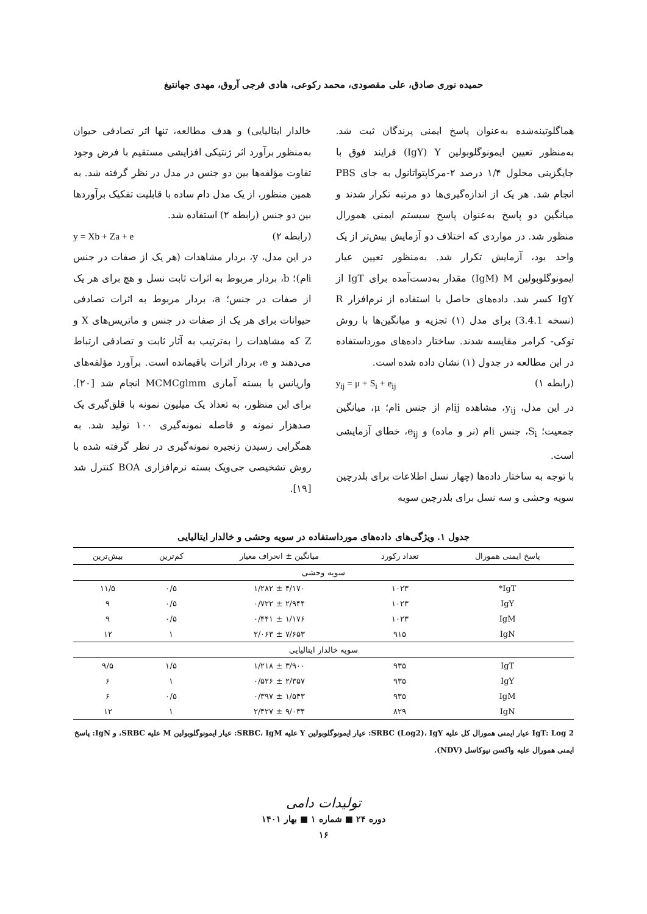حمیده نوری صادق، علی مقصودی، محمد رکوعی، هادی فرجی آروق، مهدی جهانتیغ
هماگلوتینه‌شده به‌عنوان پاسخ ایمنی پرندگان ثبت شد. به‌منظور تعیین ایمونوگلوبولین IgY) Y) فرایند فوق با جایگزینی محلول ۱/۴ درصد ۲-مرکاپتواتانول به جای PBS انجام شد. هر یک از اندازه‌گیری‌ها دو مرتبه تکرار شدند و میانگین دو پاسخ به‌عنوان پاسخ سیستم ایمنی همورال منظور شد. در مواردی که اختلاف دو آزمایش بیش‌تر از یک واحد بود، آزمایش تکرار شد. به‌منظور تعیین عیار ایمونوگلوبولین IgM) M) مقدار به‌دست‌آمده برای IgT از IgY کسر شد. داده‌های حاصل با استفاده از نرم‌افزار R (نسخه 3.4.1) برای مدل (۱) تجزیه و میانگین‌ها با روش توکی- کرامر مقایسه شدند. ساختار داده‌های مورداستفاده در این مطالعه در جدول (۱) نشان داده شده است.
(رابطه ۱) y<sub>ij</sub> = μ + S<sub>i</sub> + e<sub>ij</sub>
در این مدل، y<sub>ij</sub>، مشاهده ijام از جنس iام؛ μ، میانگین جمعیت؛ S<sub>i</sub>، جنس iام (نر و ماده) و e<sub>ij</sub>، خطای آزمایشی است.
با توجه به ساختار داده‌ها (چهار نسل اطلاعات برای بلدرچین سویه وحشی و سه نسل برای بلدرچین سویه
خالدار ایتالیایی) و هدف مطالعه، تنها اثر تصادفی حیوان به‌منظور برآورد اثر ژنتیکی افزایشی مستقیم با فرض وجود تفاوت مؤلفه‌ها بین دو جنس در مدل در نظر گرفته شد. به همین منظور، از یک مدل دام ساده با قابلیت تفکیک برآوردها بین دو جنس (رابطه ۲) استفاده شد.
(رابطه ۲) y = Xb + Za + e
در این مدل، y، بردار مشاهدات (هر یک از صفات در جنس iام)؛ b، بردار مربوط به اثرات ثابت نسل و هچ برای هر یک از صفات در جنس؛ a، بردار مربوط به اثرات تصادفی حیوانات برای هر یک از صفات در جنس و ماتریس‌های X و Z که مشاهدات را به‌ترتیب به آثار ثابت و تصادفی ارتباط می‌دهند و e، بردار اثرات باقیمانده است. برآورد مؤلفه‌های واریانس با بسته آماری MCMCglmm انجام شد [۲۰]. برای این منظور، به تعداد یک میلیون نمونه با قلق‌گیری یک صدهزار نمونه و فاصله نمونه‌گیری ۱۰۰ تولید شد. به همگرایی رسیدن زنجیره نمونه‌گیری در نظر گرفته شده با روش تشخیصی جی‌ویک بسته نرم‌افزاری BOA کنترل شد [۱۹].
جدول ۱. ویژگی‌های داده‌های مورداستفاده در سویه وحشی و خالدار ایتالیایی
| پاسخ ایمنی همورال | تعداد رکورد | میانگین ± انحراف معیار | کم‌ترین | بیش‌ترین |
| --- | --- | --- | --- | --- |
| سویه وحشی | | | | |
| IgT* | ۱۰۲۳ | ۴/۱۷۰ ± ۱/۲۸۲ | ۰/۵ | ۱۱/۵ |
| IgY | ۱۰۲۳ | ۲/۹۴۴ ± ۰/۷۲۲ | ۰/۵ | ۹ |
| IgM | ۱۰۲۳ | ۱/۱۷۶ ± ۰/۴۴۱ | ۰/۵ | ۹ |
| IgN | ۹۱۵ | ۷/۶۵۳ ± ۲/۰۶۳ | ۱ | ۱۲ |
| سویه خالدار ایتالیایی | | | | |
| IgT | ۹۳۵ | ۳/۹۰۰ ± ۱/۲۱۸ | ۱/۵ | ۹/۵ |
| IgY | ۹۳۵ | ۲/۳۵۷ ± ۰/۵۲۶ | ۱ | ۶ |
| IgM | ۹۳۵ | ۱/۵۴۳ ± ۰/۳۹۷ | ۰/۵ | ۶ |
| IgN | ۸۲۹ | ۹/۰۳۴ ± ۲/۴۲۷ | ۱ | ۱۲ |
IgT: Log 2 عیار ایمنی همورال کل علیه SRBC (Log2)، IgY: عیار ایمونوگلوبولین Y علیه SRBC، IgM: عیار ایمونوگلوبولین M علیه SRBC، و IgN: پاسخ ایمنی همورال علیه واکسن نیوکاسل (NDV).
تولیدات دامی
دوره ۲۴ ■ شماره ۱ ■ بهار ۱۴۰۱
۱۶